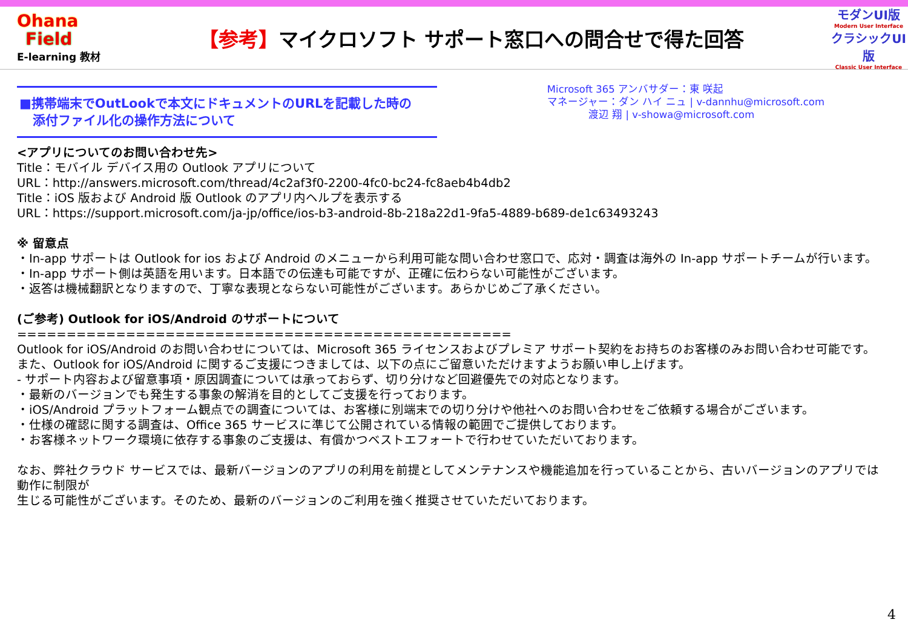Ohana
Field
E-learning 教材
【参考】マイクロソフト サポート窓口への問合せで得た回答
モダンUI版
Modern User Interface
クラシックUI版
Classic User Interface
■携帯端末でOutLookで本文にドキュメントのURLを記載した時の
添付ファイル化の操作方法について
Microsoft 365 アンバサダー：東 咲起
マネージャー：ダン ハイ ニュ | v-dannhu@microsoft.com
渡辺 翔 | v-showa@microsoft.com
<アプリについてのお問い合わせ先>
Title：モバイル デバイス用の Outlook アプリについて
URL：http://answers.microsoft.com/thread/4c2af3f0-2200-4fc0-bc24-fc8aeb4b4db2
Title：iOS 版および Android 版 Outlook のアプリ内ヘルプを表示する
URL：https://support.microsoft.com/ja-jp/office/ios-b3-android-8b-218a22d1-9fa5-4889-b689-de1c63493243
※ 留意点
・In-app サポートは Outlook for ios および Android のメニューから利用可能な問い合わせ窓口で、応対・調査は海外の In-app サポートチームが行います。
・In-app サポート側は英語を用います。日本語での伝達も可能ですが、正確に伝わらない可能性がございます。
・返答は機械翻訳となりますので、丁寧な表現とならない可能性がございます。あらかじめご了承ください。
(ご参考) Outlook for iOS/Android のサポートについて
==================================================
Outlook for iOS/Android のお問い合わせについては、Microsoft 365 ライセンスおよびプレミア サポート契約をお持ちのお客様のみお問い合わせ可能です。
また、Outlook for iOS/Android に関するご支援につきましては、以下の点にご留意いただけますようお願い申し上げます。
- サポート内容および留意事項・原因調査については承っておらず、切り分けなど回避優先での対応となります。
・最新のバージョンでも発生する事象の解消を目的としてご支援を行っております。
・iOS/Android プラットフォーム観点での調査については、お客様に別端末での切り分けや他社へのお問い合わせをご依頼する場合がございます。
・仕様の確認に関する調査は、Office 365 サービスに準じて公開されている情報の範囲でご提供しております。
・お客様ネットワーク環境に依存する事象のご支援は、有償かつベストエフォートで行わせていただいております。
なお、弊社クラウド サービスでは、最新バージョンのアプリの利用を前提としてメンテナンスや機能追加を行っていることから、古いバージョンのアプリでは動作に制限が
生じる可能性がございます。そのため、最新のバージョンのご利用を強く推奨させていただいております。
4